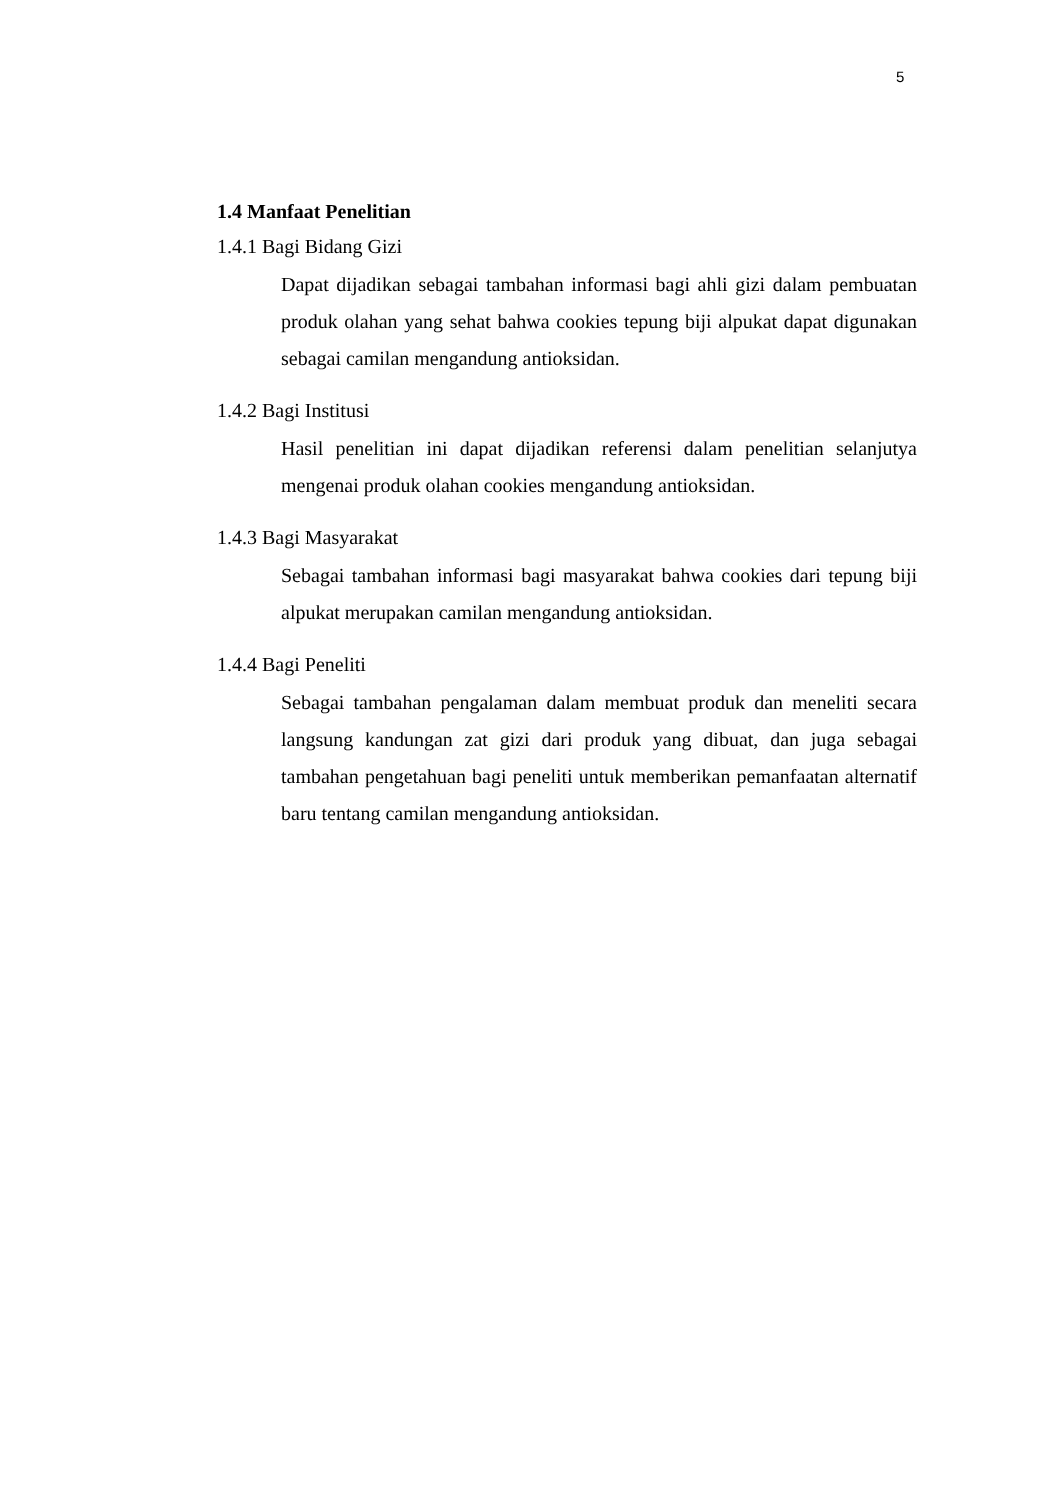5
1.4 Manfaat Penelitian
1.4.1 Bagi Bidang Gizi
Dapat dijadikan sebagai tambahan informasi bagi ahli gizi dalam pembuatan produk olahan yang sehat bahwa cookies tepung biji alpukat dapat digunakan sebagai camilan mengandung antioksidan.
1.4.2 Bagi Institusi
Hasil penelitian ini dapat dijadikan referensi dalam penelitian selanjutya mengenai produk olahan cookies mengandung antioksidan.
1.4.3 Bagi Masyarakat
Sebagai tambahan informasi bagi masyarakat bahwa cookies dari tepung biji alpukat merupakan camilan mengandung antioksidan.
1.4.4 Bagi Peneliti
Sebagai tambahan pengalaman dalam membuat produk dan meneliti secara langsung kandungan zat gizi dari produk yang dibuat, dan juga sebagai tambahan pengetahuan bagi peneliti untuk memberikan pemanfaatan alternatif baru tentang camilan mengandung antioksidan.